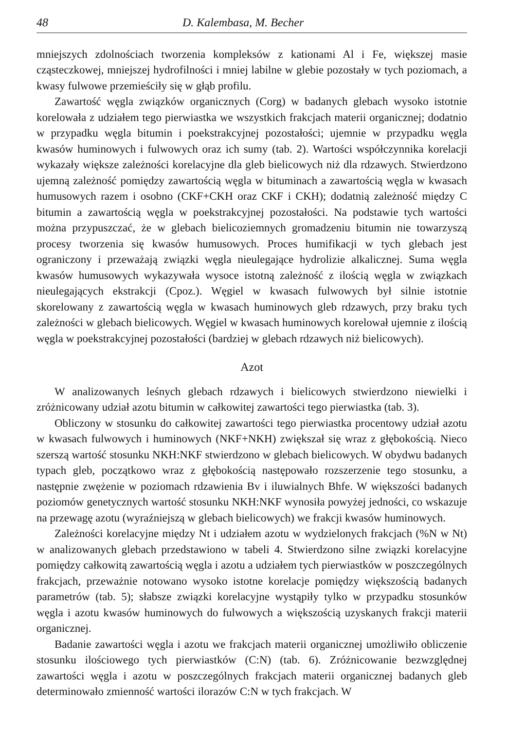48 D. Kalembasa, M. Becher
mniejszych zdolnościach tworzenia kompleksów z kationami Al i Fe, większej masie cząsteczkowej, mniejszej hydrofilności i mniej labilne w glebie pozostały w tych poziomach, a kwasy fulwowe przemieściły się w głąb profilu.
Zawartość węgla związków organicznych (Corg) w badanych glebach wysoko istotnie korelowała z udziałem tego pierwiastka we wszystkich frakcjach materii organicznej; dodatnio w przypadku węgla bitumin i poekstrakcyjnej pozostałości; ujemnie w przypadku węgla kwasów huminowych i fulwowych oraz ich sumy (tab. 2). Wartości współczynnika korelacji wykazały większe zależności korelacyjne dla gleb bielicowych niż dla rdzawych. Stwierdzono ujemną zależność pomiędzy zawartością węgla w bituminach a zawartością węgla w kwasach humusowych razem i osobno (CKF+CKH oraz CKF i CKH); dodatnią zależność między C bitumin a zawartością węgla w poekstrakcyjnej pozostałości. Na podstawie tych wartości można przypuszczać, że w glebach bielicoziemnych gromadzeniu bitumin nie towarzyszą procesy tworzenia się kwasów humusowych. Proces humifikacji w tych glebach jest ograniczony i przeważają związki węgla nieulegające hydrolizie alkalicznej. Suma węgla kwasów humusowych wykazywała wysoce istotną zależność z ilością węgla w związkach nieulegających ekstrakcji (Cpoz.). Węgiel w kwasach fulwowych był silnie istotnie skorelowany z zawartością węgla w kwasach huminowych gleb rdzawych, przy braku tych zależności w glebach bielicowych. Węgiel w kwasach huminowych korelował ujemnie z ilością węgla w poekstrakcyjnej pozostałości (bardziej w glebach rdzawych niż bielicowych).
Azot
W analizowanych leśnych glebach rdzawych i bielicowych stwierdzono niewielki i zróżnicowany udział azotu bitumin w całkowitej zawartości tego pierwiastka (tab. 3).
Obliczony w stosunku do całkowitej zawartości tego pierwiastka procentowy udział azotu w kwasach fulwowych i huminowych (NKF+NKH) zwiększał się wraz z głębokością. Nieco szerszą wartość stosunku NKH:NKF stwierdzono w glebach bielicowych. W obydwu badanych typach gleb, początkowo wraz z głębokością następowało rozszerzenie tego stosunku, a następnie zwężenie w poziomach rdzawienia Bv i iluwialnych Bhfe. W większości badanych poziomów genetycznych wartość stosunku NKH:NKF wynosiła powyżej jedności, co wskazuje na przewagę azotu (wyraźniejszą w glebach bielicowych) we frakcji kwasów huminowych.
Zależności korelacyjne między Nt i udziałem azotu w wydzielonych frakcjach (%N w Nt) w analizowanych glebach przedstawiono w tabeli 4. Stwierdzono silne związki korelacyjne pomiędzy całkowitą zawartością węgla i azotu a udziałem tych pierwiastków w poszczególnych frakcjach, przeważnie notowano wysoko istotne korelacje pomiędzy większością badanych parametrów (tab. 5); słabsze związki korelacyjne wystąpiły tylko w przypadku stosunków węgla i azotu kwasów huminowych do fulwowych a większością uzyskanych frakcji materii organicznej.
Badanie zawartości węgla i azotu we frakcjach materii organicznej umożliwiło obliczenie stosunku ilościowego tych pierwiastków (C:N) (tab. 6). Zróżnicowanie bezwzględnej zawartości węgla i azotu w poszczególnych frakcjach materii organicznej badanych gleb determinowało zmienność wartości ilorazów C:N w tych frakcjach. W